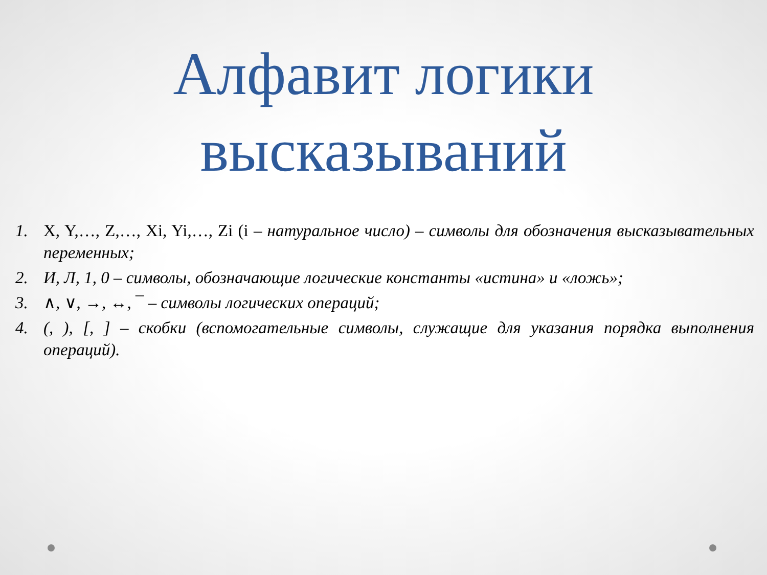Алфавит логики высказываний
1. X, Y,…, Z,…, Xi, Yi,…, Zi (i – натуральное число) – символы для обозначения высказывательных переменных;
2. И, Л, 1, 0 – символы, обозначающие логические константы «истина» и «ложь»;
3. ∧, ∨, →, ↔, ¯ – символы логических операций;
4. (, ), [, ] – скобки (вспомогательные символы, служащие для указания порядка выполнения операций).